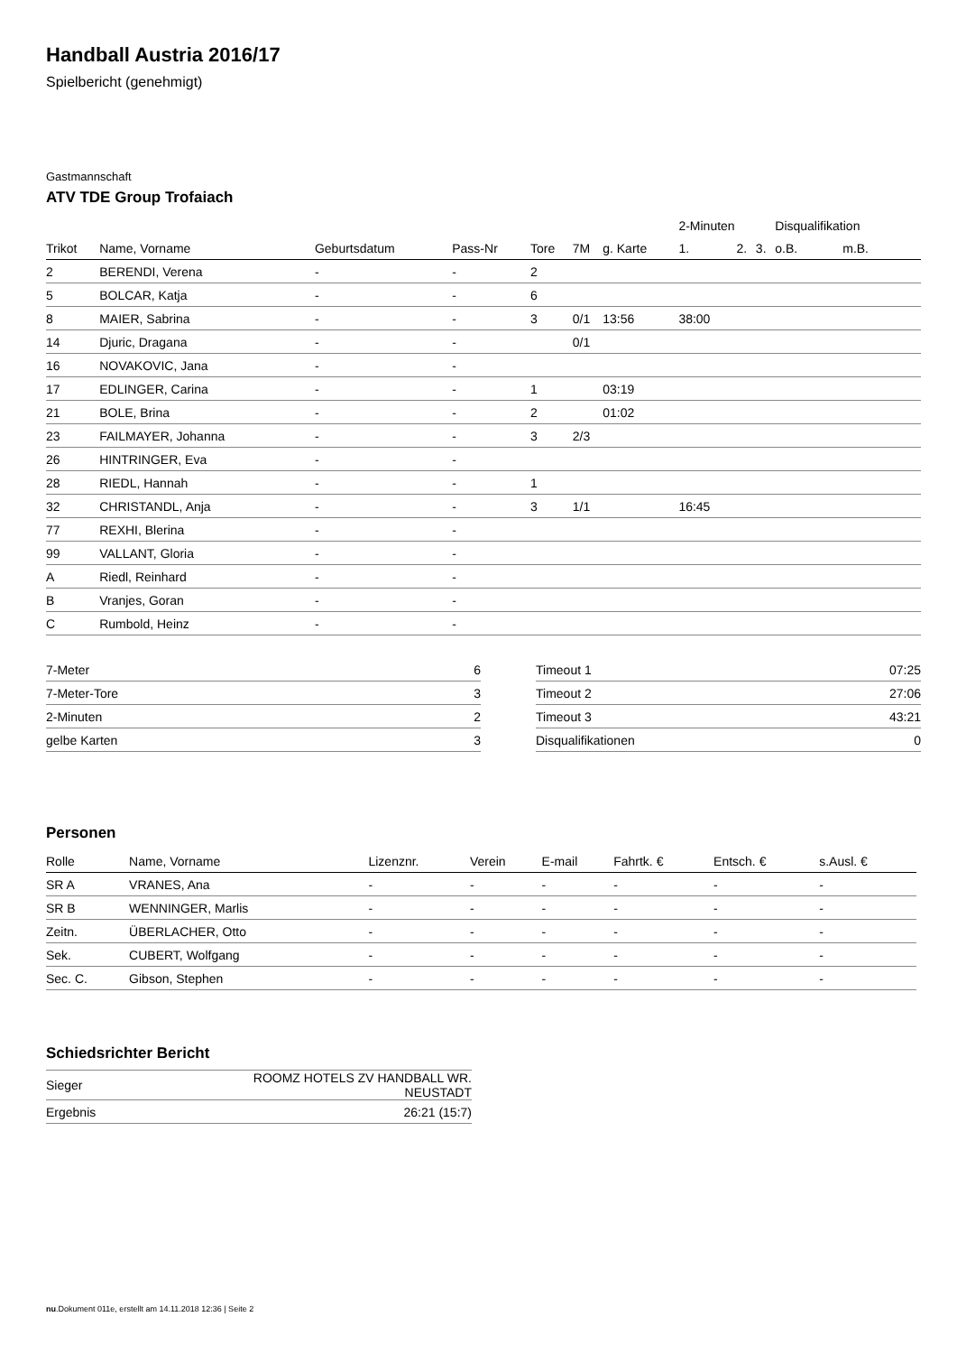Handball Austria 2016/17
Spielbericht (genehmigt)
Gastmannschaft
ATV TDE Group Trofaiach
| | | | | | | | 2-Minuten | | | Disqualifikation | |
| Trikot | Name, Vorname | Geburtsdatum | Pass-Nr | Tore | 7M | g. Karte | 1. | 2. | 3. | o.B. | m.B. |
| 2 | BERENDI, Verena | - | - | 2 | | | | | | | |
| 5 | BOLCAR, Katja | - | - | 6 | | | | | | | |
| 8 | MAIER, Sabrina | - | - | 3 | 0/1 | 13:56 | 38:00 | | | | |
| 14 | Djuric, Dragana | - | - | | 0/1 | | | | | | |
| 16 | NOVAKOVIC, Jana | - | - | | | | | | | | |
| 17 | EDLINGER, Carina | - | - | 1 | | 03:19 | | | | | |
| 21 | BOLE, Brina | - | - | 2 | | 01:02 | | | | | |
| 23 | FAILMAYER, Johanna | - | - | 3 | 2/3 | | | | | | |
| 26 | HINTRINGER, Eva | - | - | | | | | | | | |
| 28 | RIEDL, Hannah | - | - | 1 | | | | | | | |
| 32 | CHRISTANDL, Anja | - | - | 3 | 1/1 | | 16:45 | | | | |
| 77 | REXHI, Blerina | - | - | | | | | | | | |
| 99 | VALLANT, Gloria | - | - | | | | | | | | |
| A | Riedl, Reinhard | - | - | | | | | | | | |
| B | Vranjes, Goran | - | - | | | | | | | | |
| C | Rumbold, Heinz | - | - | | | | | | | | |
| 7-Meter | 6 |
| 7-Meter-Tore | 3 |
| 2-Minuten | 2 |
| gelbe Karten | 3 |
| Timeout 1 | 07:25 |
| Timeout 2 | 27:06 |
| Timeout 3 | 43:21 |
| Disqualifikationen | 0 |
Personen
| Rolle | Name, Vorname | Lizenznr. | Verein | E-mail | Fahrtk. € | Entsch. € | s.Ausl. € |
| --- | --- | --- | --- | --- | --- | --- | --- |
| SR A | VRANES, Ana | - | - | - | - | - | - |
| SR B | WENNINGER, Marlis | - | - | - | - | - | - |
| Zeitn. | ÜBERLACHER, Otto | - | - | - | - | - | - |
| Sek. | CUBERT, Wolfgang | - | - | - | - | - | - |
| Sec. C. | Gibson, Stephen | - | - | - | - | - | - |
Schiedsrichter Bericht
| Sieger | ROOMZ HOTELS ZV HANDBALL WR. NEUSTADT |
| Ergebnis | 26:21 (15:7) |
nu.Dokument 011e, erstellt am 14.11.2018 12:36 | Seite 2